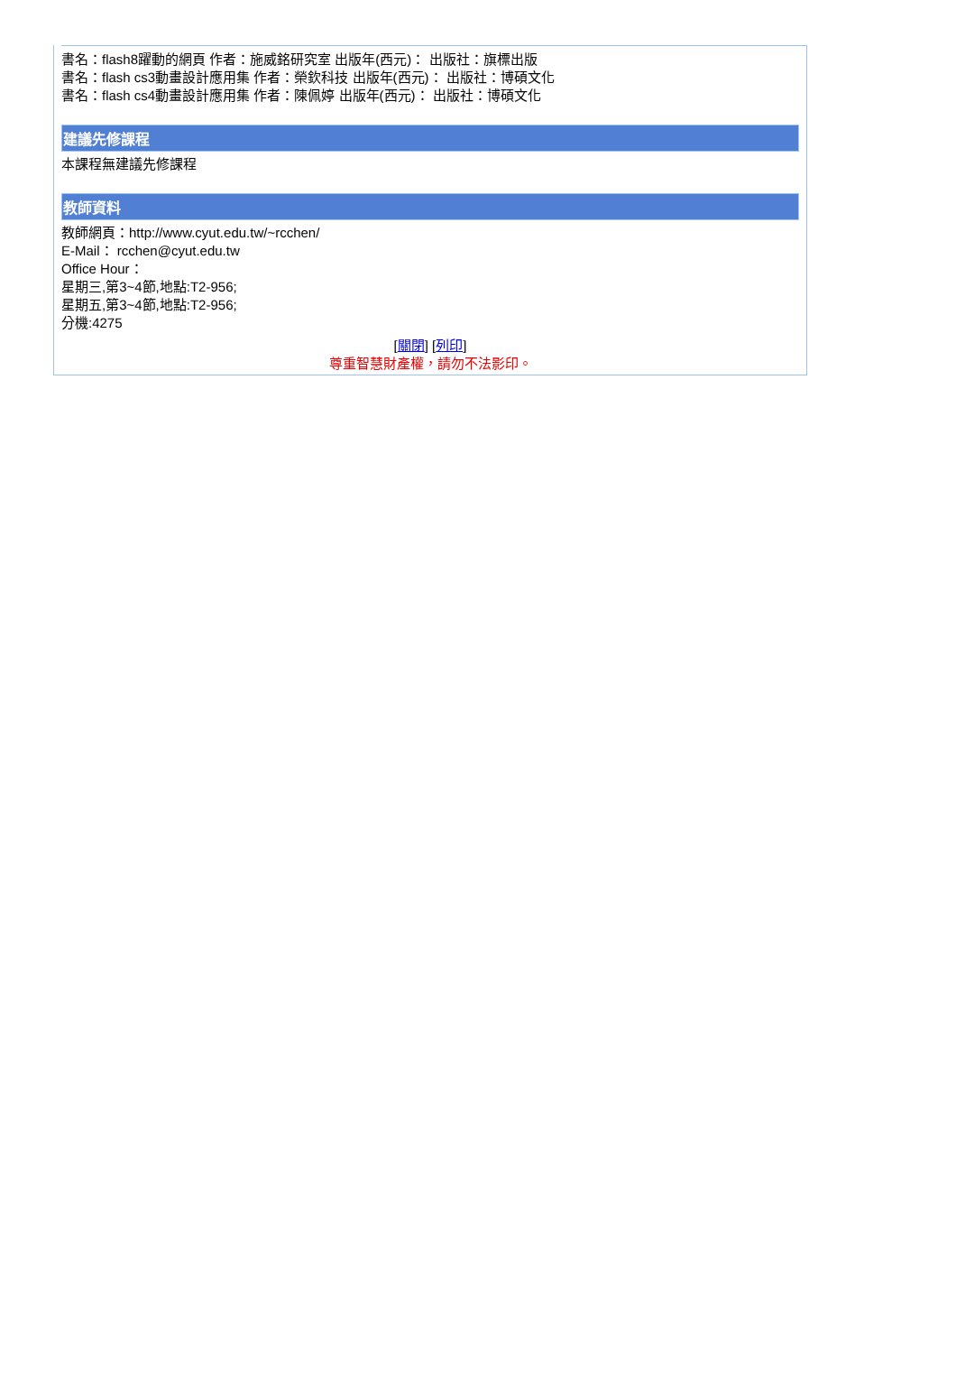書名：flash8躍動的網頁 作者：施威銘研究室 出版年(西元)： 出版社：旗標出版
書名：flash cs3動畫設計應用集 作者：榮欽科技 出版年(西元)： 出版社：博碩文化
書名：flash cs4動畫設計應用集 作者：陳佩婷 出版年(西元)： 出版社：博碩文化
建議先修課程
本課程無建議先修課程
教師資料
教師網頁：http://www.cyut.edu.tw/~rcchen/
E-Mail： rcchen@cyut.edu.tw
Office Hour：
星期三,第3~4節,地點:T2-956;
星期五,第3~4節,地點:T2-956;
分機:4275
[關閉] [列印]
尊重智慧財產權，請勿不法影印。